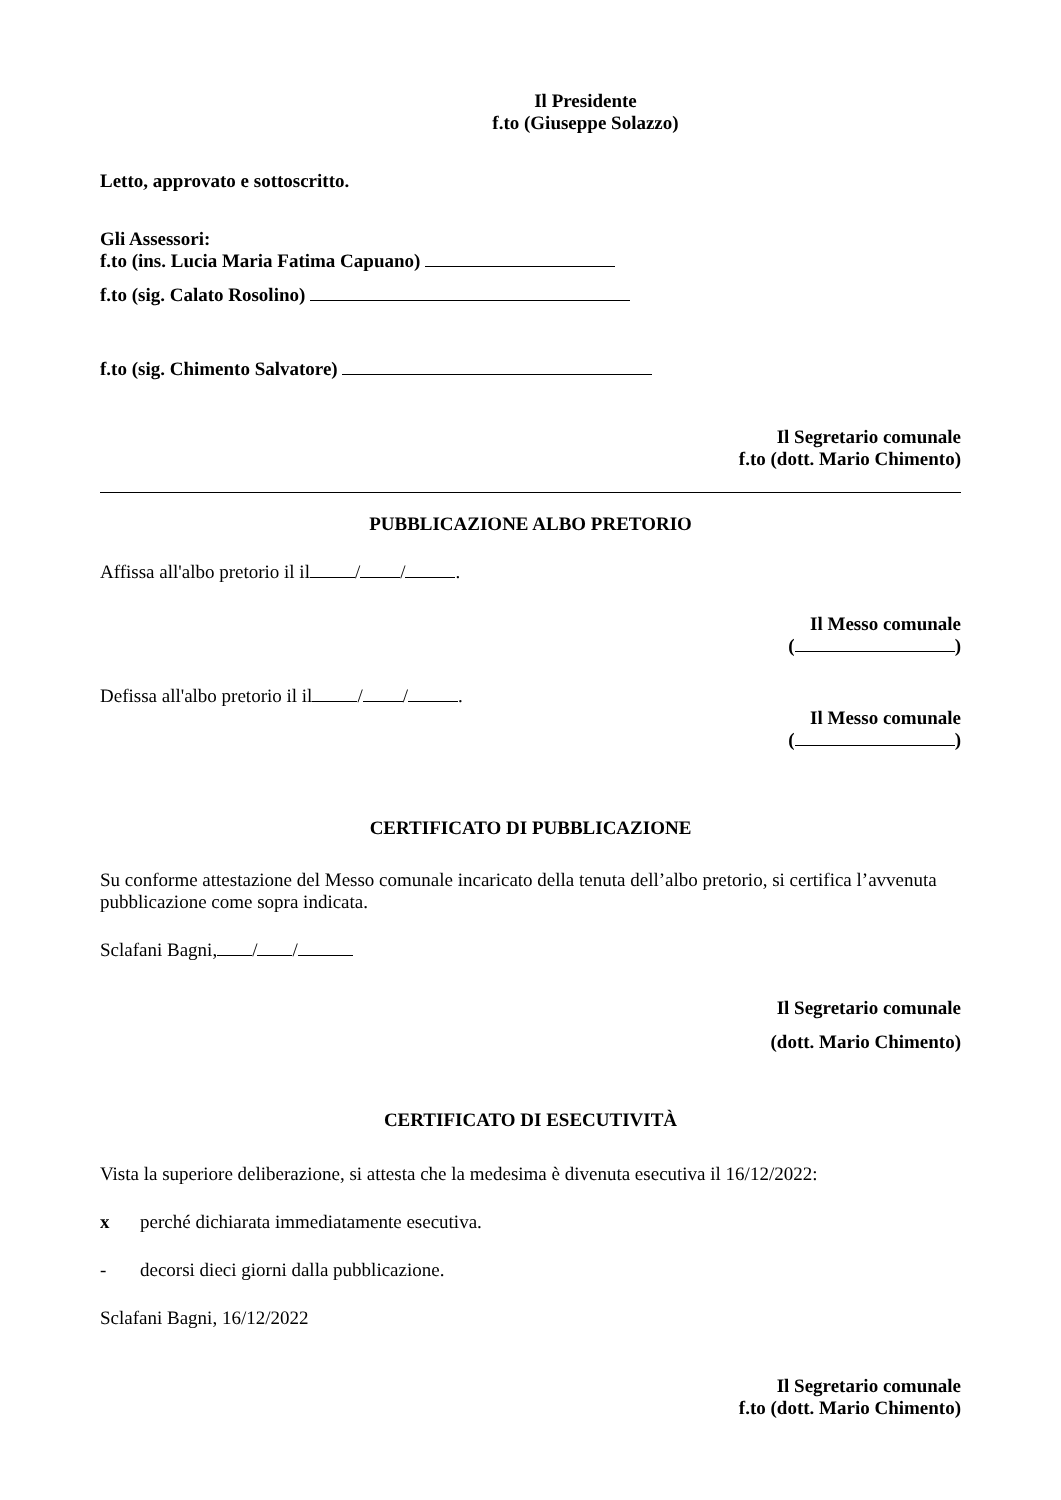Il Presidente
f.to (Giuseppe Solazzo)
Letto, approvato e sottoscritto.
Gli Assessori:
f.to (ins. Lucia Maria Fatima Capuano)
f.to (sig. Calato Rosolino)
f.to (sig. Chimento Salvatore)
Il Segretario comunale
f.to (dott. Mario Chimento)
PUBBLICAZIONE ALBO PRETORIO
Affissa all'albo pretorio il il / / .
Il Messo comunale
( )
Defissa all'albo pretorio il il / / .
Il Messo comunale
( )
CERTIFICATO DI PUBBLICAZIONE
Su conforme attestazione del Messo comunale incaricato della tenuta dell’albo pretorio, si certifica l’avvenuta pubblicazione come sopra indicata.
Sclafani Bagni, / /
Il Segretario comunale
(dott. Mario Chimento)
CERTIFICATO DI ESECUTIVITÀ
Vista la superiore deliberazione, si attesta che la medesima è divenuta esecutiva il 16/12/2022:
x perché dichiarata immediatamente esecutiva.
- decorsi dieci giorni dalla pubblicazione.
Sclafani Bagni, 16/12/2022
Il Segretario comunale
f.to (dott. Mario Chimento)